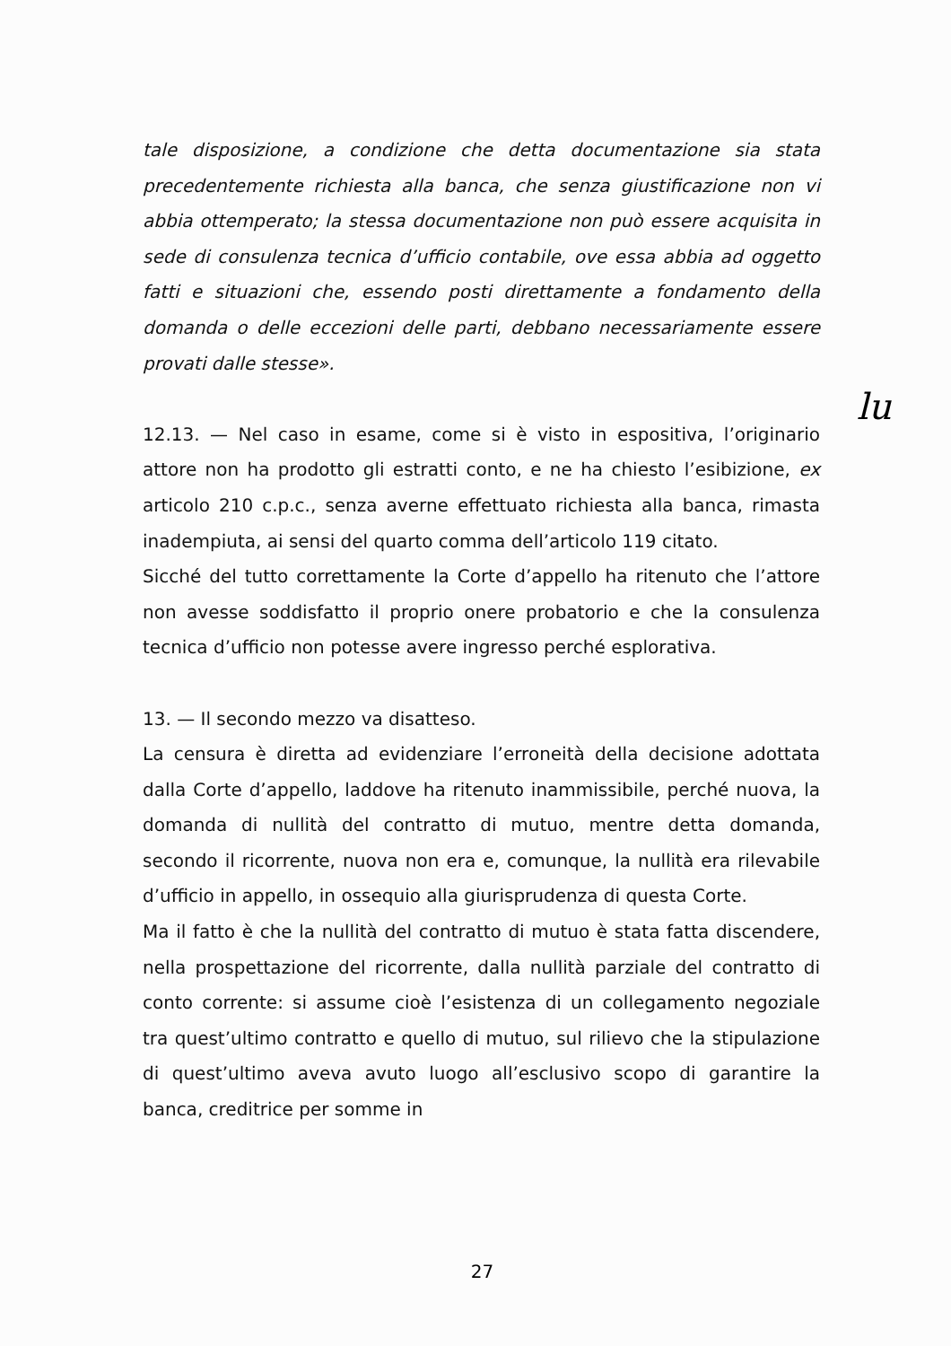tale disposizione, a condizione che detta documentazione sia stata precedentemente richiesta alla banca, che senza giustificazione non vi abbia ottemperato; la stessa documentazione non può essere acquisita in sede di consulenza tecnica d’ufficio contabile, ove essa abbia ad oggetto fatti e situazioni che, essendo posti direttamente a fondamento della domanda o delle eccezioni delle parti, debbano necessariamente essere provati dalle stesse».
12.13. — Nel caso in esame, come si è visto in espositiva, l’originario attore non ha prodotto gli estratti conto, e ne ha chiesto l’esibizione, ex articolo 210 c.p.c., senza averne effettuato richiesta alla banca, rimasta inadempiuta, ai sensi del quarto comma dell’articolo 119 citato.
Sicché del tutto correttamente la Corte d’appello ha ritenuto che l’attore non avesse soddisfatto il proprio onere probatorio e che la consulenza tecnica d’ufficio non potesse avere ingresso perché esplorativa.
13. — Il secondo mezzo va disatteso.
La censura è diretta ad evidenziare l’erroneità della decisione adottata dalla Corte d’appello, laddove ha ritenuto inammissibile, perché nuova, la domanda di nullità del contratto di mutuo, mentre detta domanda, secondo il ricorrente, nuova non era e, comunque, la nullità era rilevabile d’ufficio in appello, in ossequio alla giurisprudenza di questa Corte.
Ma il fatto è che la nullità del contratto di mutuo è stata fatta discendere, nella prospettazione del ricorrente, dalla nullità parziale del contratto di conto corrente: si assume cioè l’esistenza di un collegamento negoziale tra quest’ultimo contratto e quello di mutuo, sul rilievo che la stipulazione di quest’ultimo aveva avuto luogo all’esclusivo scopo di garantire la banca, creditrice per somme in
lu
27